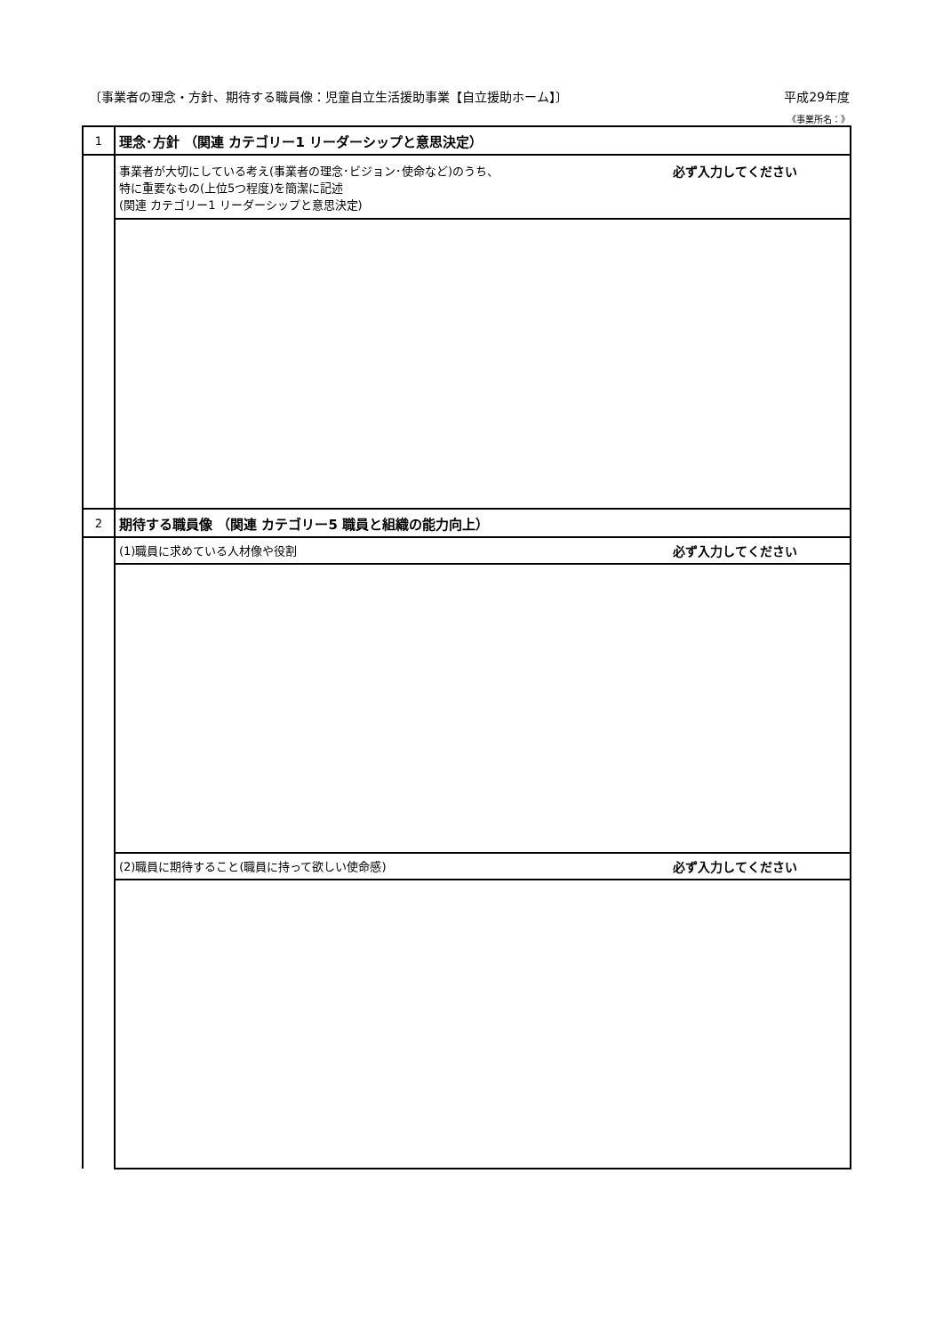〔事業者の理念・方針、期待する職員像：児童自立生活援助事業【自立援助ホーム】〕 平成29年度
《事業所名：》
| 1 | 理念･方針 （関連 カテゴリー1 リーダーシップと意思決定） |
| | 必ず入力してください 事業者が大切にしている考え(事業者の理念･ビジョン･使命など)のうち、 特に重要なもの(上位5つ程度)を簡潔に記述 (関連 カテゴリー1 リーダーシップと意思決定) |
| 2 | 期待する職員像 （関連 カテゴリー5 職員と組織の能力向上） |
| | 必ず入力してください (1)職員に求めている人材像や役割 |
| | 必ず入力してください (2)職員に期待すること(職員に持って欲しい使命感) |